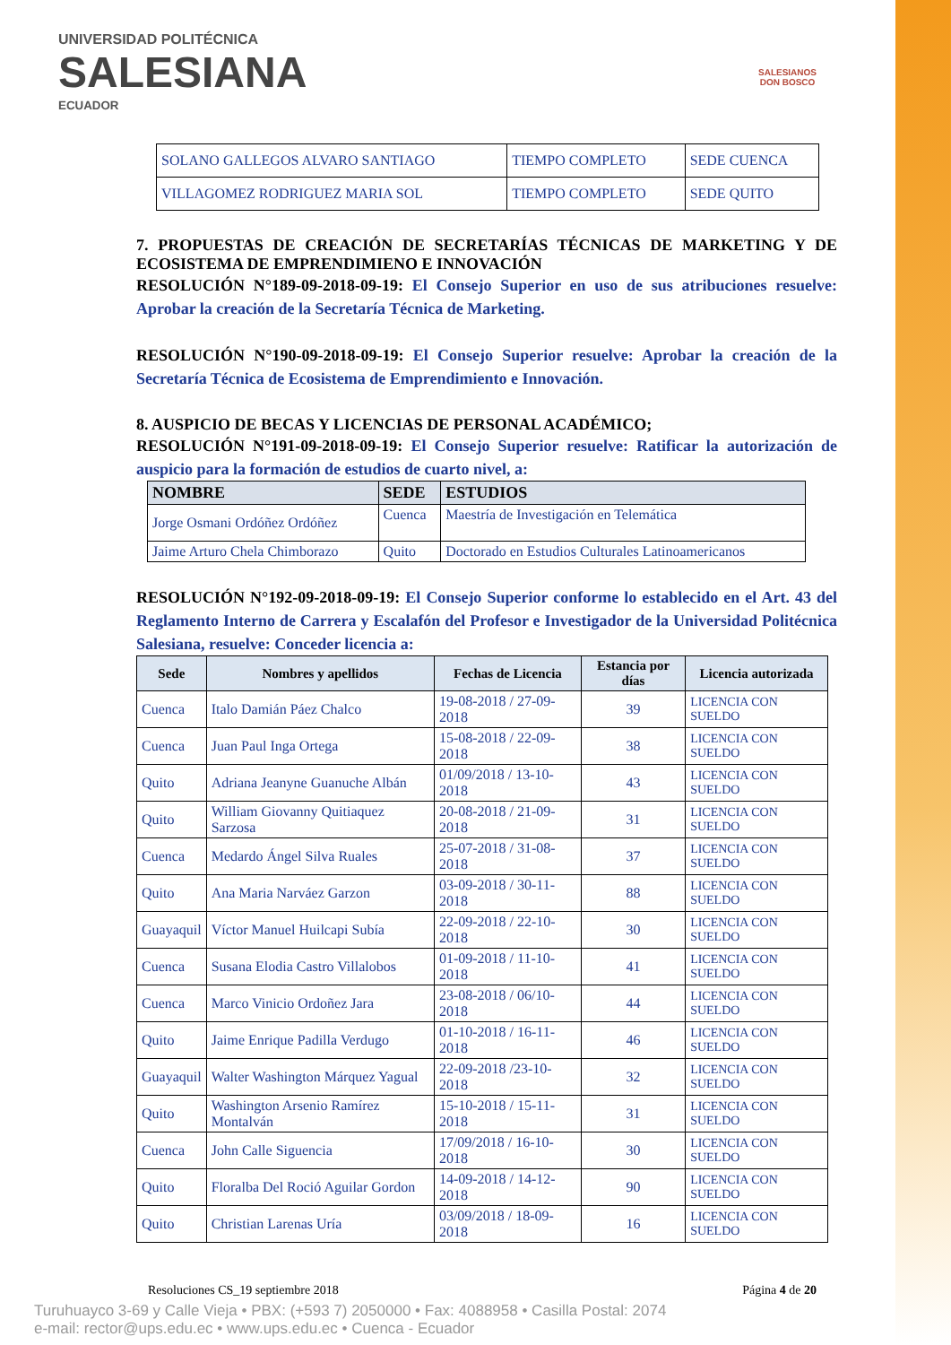UNIVERSIDAD POLITÉCNICA
SALESIANA
ECUADOR
SALESIANOS
DON BOSCO
| SOLANO GALLEGOS ALVARO SANTIAGO | TIEMPO COMPLETO | SEDE CUENCA |
| VILLAGOMEZ RODRIGUEZ MARIA SOL | TIEMPO COMPLETO | SEDE QUITO |
7. PROPUESTAS DE CREACIÓN DE SECRETARÍAS TÉCNICAS DE MARKETING Y DE ECOSISTEMA DE EMPRENDIMIENO E INNOVACIÓN
RESOLUCIÓN N°189-09-2018-09-19: El Consejo Superior en uso de sus atribuciones resuelve: Aprobar la creación de la Secretaría Técnica de Marketing.
RESOLUCIÓN N°190-09-2018-09-19: El Consejo Superior resuelve: Aprobar la creación de la Secretaría Técnica de Ecosistema de Emprendimiento e Innovación.
8. AUSPICIO DE BECAS Y LICENCIAS DE PERSONAL ACADÉMICO;
RESOLUCIÓN N°191-09-2018-09-19: El Consejo Superior resuelve: Ratificar la autorización de auspicio para la formación de estudios de cuarto nivel, a:
| NOMBRE | SEDE | ESTUDIOS |
| --- | --- | --- |
| Jorge Osmani Ordóñez Ordóñez | Cuenca | Maestría de Investigación en Telemática |
| Jaime Arturo Chela Chimborazo | Quito | Doctorado en Estudios Culturales Latinoamericanos |
RESOLUCIÓN N°192-09-2018-09-19: El Consejo Superior conforme lo establecido en el Art. 43 del Reglamento Interno de Carrera y Escalafón del Profesor e Investigador de la Universidad Politécnica Salesiana, resuelve: Conceder licencia a:
| Sede | Nombres y apellidos | Fechas de Licencia | Estancia por días | Licencia autorizada |
| --- | --- | --- | --- | --- |
| Cuenca | Italo Damián Páez Chalco | 19-08-2018 / 27-09-2018 | 39 | LICENCIA CON SUELDO |
| Cuenca | Juan Paul Inga Ortega | 15-08-2018 / 22-09-2018 | 38 | LICENCIA CON SUELDO |
| Quito | Adriana Jeanyne Guanuche Albán | 01/09/2018 / 13-10-2018 | 43 | LICENCIA CON SUELDO |
| Quito | William Giovanny Quitiaquez Sarzosa | 20-08-2018 / 21-09-2018 | 31 | LICENCIA CON SUELDO |
| Cuenca | Medardo Ángel Silva Ruales | 25-07-2018 / 31-08-2018 | 37 | LICENCIA CON SUELDO |
| Quito | Ana Maria Narváez Garzon | 03-09-2018 / 30-11-2018 | 88 | LICENCIA CON SUELDO |
| Guayaquil | Víctor Manuel Huilcapi Subía | 22-09-2018 / 22-10-2018 | 30 | LICENCIA CON SUELDO |
| Cuenca | Susana Elodia Castro Villalobos | 01-09-2018 / 11-10-2018 | 41 | LICENCIA CON SUELDO |
| Cuenca | Marco Vinicio Ordoñez Jara | 23-08-2018 / 06/10-2018 | 44 | LICENCIA CON SUELDO |
| Quito | Jaime Enrique Padilla Verdugo | 01-10-2018 / 16-11-2018 | 46 | LICENCIA CON SUELDO |
| Guayaquil | Walter Washington Márquez Yagual | 22-09-2018 /23-10-2018 | 32 | LICENCIA CON SUELDO |
| Quito | Washington Arsenio Ramírez Montalván | 15-10-2018 / 15-11-2018 | 31 | LICENCIA CON SUELDO |
| Cuenca | John Calle Siguencia | 17/09/2018 / 16-10-2018 | 30 | LICENCIA CON SUELDO |
| Quito | Floralba Del Roció Aguilar Gordon | 14-09-2018 / 14-12-2018 | 90 | LICENCIA CON SUELDO |
| Quito | Christian Larenas Uría | 03/09/2018 / 18-09-2018 | 16 | LICENCIA CON SUELDO |
Resoluciones CS_19 septiembre 2018 Página 4 de 20
Turuhuayco 3-69 y Calle Vieja • PBX: (+593 7) 2050000 • Fax: 4088958 • Casilla Postal: 2074
e-mail: rector@ups.edu.ec • www.ups.edu.ec • Cuenca - Ecuador